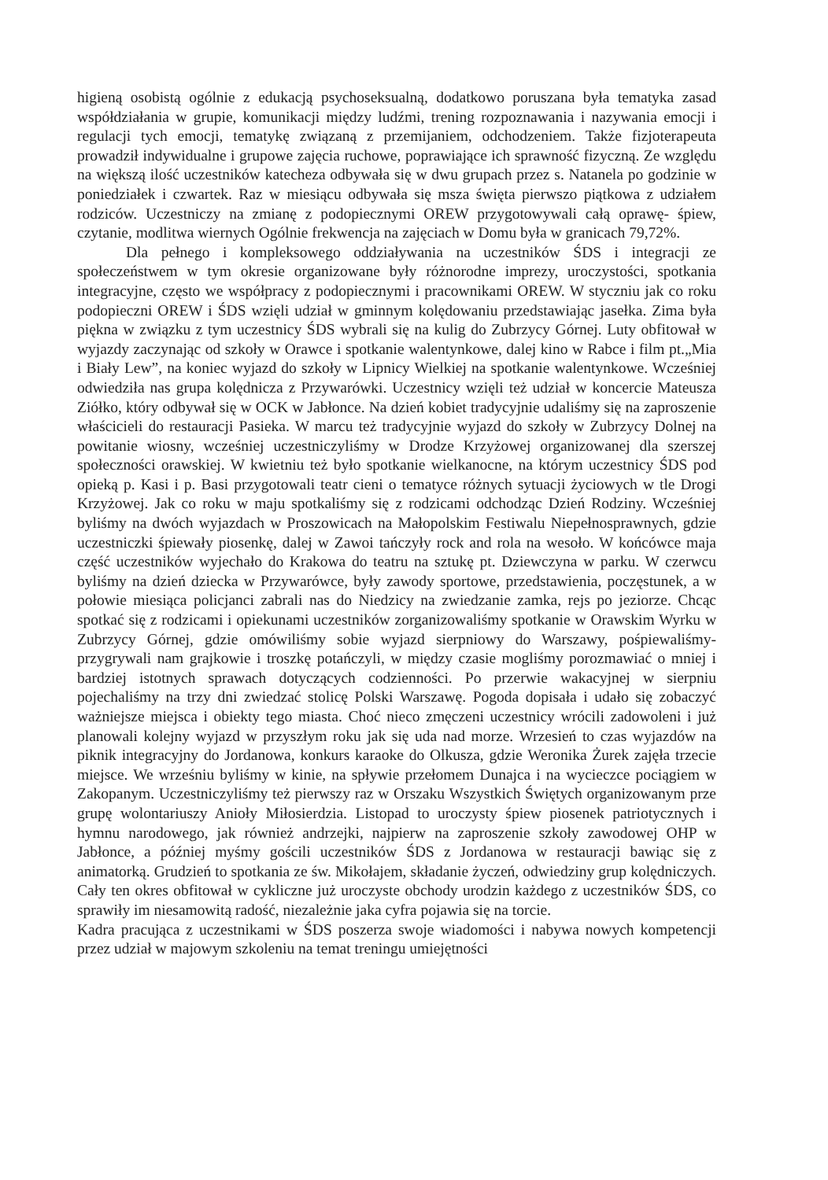higieną osobistą ogólnie z edukacją psychoseksualną, dodatkowo poruszana była tematyka zasad współdziałania w grupie, komunikacji między ludźmi, trening rozpoznawania i nazywania emocji i regulacji tych emocji, tematykę związaną z przemijaniem, odchodzeniem. Także fizjoterapeuta prowadził indywidualne i grupowe zajęcia ruchowe, poprawiające ich sprawność fizyczną. Ze względu na większą ilość uczestników katecheza odbywała się w dwu grupach przez s. Natanela po godzinie w poniedziałek i czwartek. Raz w miesiącu odbywała się msza święta pierwszo piątkowa z udziałem rodziców. Uczestniczy na zmianę z podopiecznymi OREW przygotowywali całą oprawę- śpiew, czytanie, modlitwa wiernych Ogólnie frekwencja na zajęciach w Domu była w granicach 79,72%.
Dla pełnego i kompleksowego oddziaływania na uczestników ŚDS i integracji ze społeczeństwem w tym okresie organizowane były różnorodne imprezy, uroczystości, spotkania integracyjne, często we współpracy z podopiecznymi i pracownikami OREW. W styczniu jak co roku podopieczni OREW i ŚDS wzięli udział w gminnym kolędowaniu przedstawiając jasełka. Zima była piękna w związku z tym uczestnicy ŚDS wybrali się na kulig do Zubrzycy Górnej. Luty obfitował w wyjazdy zaczynając od szkoły w Orawce i spotkanie walentynkowe, dalej kino w Rabce i film pt.„Mia i Biały Lew”, na koniec wyjazd do szkoły w Lipnicy Wielkiej na spotkanie walentynkowe. Wcześniej odwiedziła nas grupa kolędnicza z Przywarówki. Uczestnicy wzięli też udział w koncercie Mateusza Ziółko, który odbywał się w OCK w Jabłonce. Na dzień kobiet tradycyjnie udaliśmy się na zaproszenie właścicieli do restauracji Pasieka. W marcu też tradycyjnie wyjazd do szkoły w Zubrzycy Dolnej na powitanie wiosny, wcześniej uczestniczyliśmy w Drodze Krzyżowej organizowanej dla szerszej społeczności orawskiej. W kwietniu też było spotkanie wielkanocne, na którym uczestnicy ŚDS pod opieką p. Kasi i p. Basi przygotowali teatr cieni o tematyce różnych sytuacji życiowych w tle Drogi Krzyżowej. Jak co roku w maju spotkaliśmy się z rodzicami odchodząc Dzień Rodziny. Wcześniej byliśmy na dwóch wyjazdach w Proszowicach na Małopolskim Festiwalu Niepełnosprawnych, gdzie uczestniczki śpiewały piosenkę, dalej w Zawoi tańczyły rock and rola na wesoło. W końcówce maja część uczestników wyjechało do Krakowa do teatru na sztukę pt. Dziewczyna w parku. W czerwcu byliśmy na dzień dziecka w Przywarówce, były zawody sportowe, przedstawienia, poczęstunek, a w połowie miesiąca policjanci zabrali nas do Niedzicy na zwiedzanie zamka, rejs po jeziorze. Chcąc spotkać się z rodzicami i opiekunami uczestników zorganizowaliśmy spotkanie w Orawskim Wyrku w Zubrzycy Górnej, gdzie omówiliśmy sobie wyjazd sierpniowy do Warszawy, pośpiewaliśmy- przygrywali nam grajkowie i troszkę potańczyli, w między czasie mogliśmy porozmawiać o mniej i bardziej istotnych sprawach dotyczących codzienności. Po przerwie wakacyjnej w sierpniu pojechaliśmy na trzy dni zwiedzać stolicę Polski Warszawę. Pogoda dopisała i udało się zobaczyć ważniejsze miejsca i obiekty tego miasta. Choć nieco zmęczeni uczestnicy wrócili zadowoleni i już planowali kolejny wyjazd w przyszłym roku jak się uda nad morze. Wrzesień to czas wyjazdów na piknik integracyjny do Jordanowa, konkurs karaoke do Olkusza, gdzie Weronika Żurek zajęła trzecie miejsce. We wrześniu byliśmy w kinie, na spływie przełomem Dunajca i na wycieczce pociągiem w Zakopanym. Uczestniczyliśmy też pierwszy raz w Orszaku Wszystkich Świętych organizowanym prze grupę wolontariuszy Anioły Miłosierdzia. Listopad to uroczysty śpiew piosenek patriotycznych i hymnu narodowego, jak również andrzejki, najpierw na zaproszenie szkoły zawodowej OHP w Jabłonce, a później myśmy gościli uczestników ŚDS z Jordanowa w restauracji bawiąc się z animatorką. Grudzień to spotkania ze św. Mikołajem, składanie życzeń, odwiedziny grup kolędniczych. Cały ten okres obfitował w cykliczne już uroczyste obchody urodzin każdego z uczestników ŚDS, co sprawiły im niesamowitą radość, niezależnie jaka cyfra pojawia się na torcie.
Kadra pracująca z uczestnikami w ŚDS poszerza swoje wiadomości i nabywa nowych kompetencji przez udział w majowym szkoleniu na temat treningu umiejętności